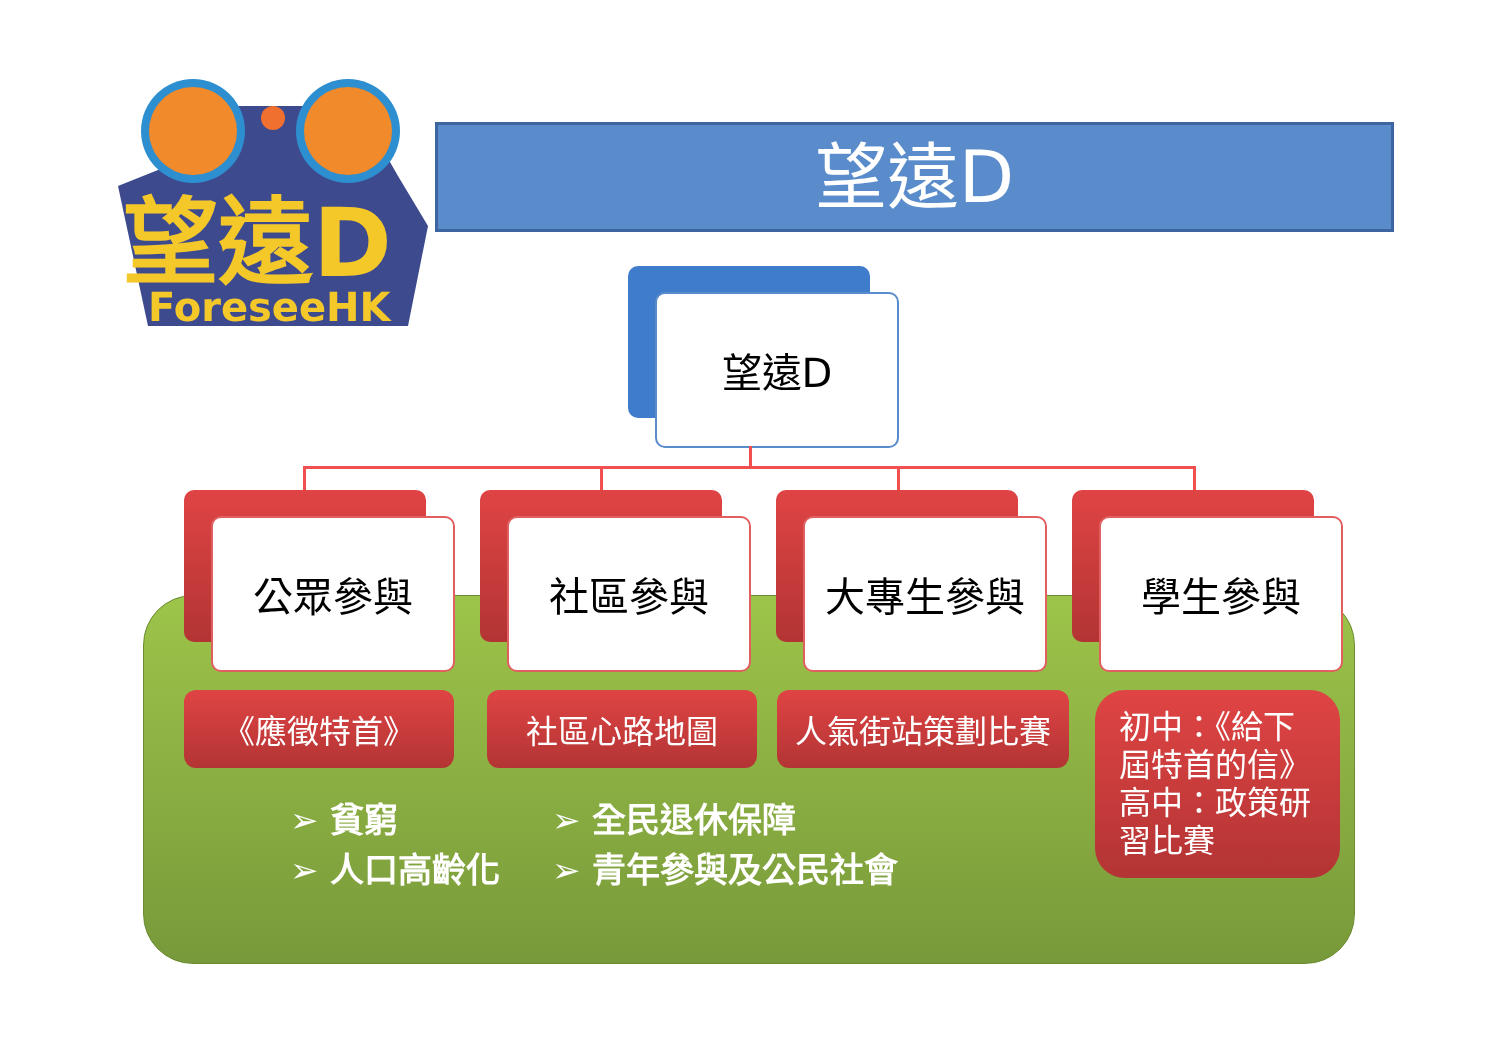望遠D
ForeseeHK
望遠D
望遠D
公眾參與 社區參與 大專生參與 學生參與
《應徵特首》 社區心路地圖 人氣街站策劃比賽
初中：《給下
屆特首的信》
高中：政策研
習比賽
➢ 貧窮
➢ 人口高齡化
➢ 全民退休保障
➢ 青年參與及公民社會